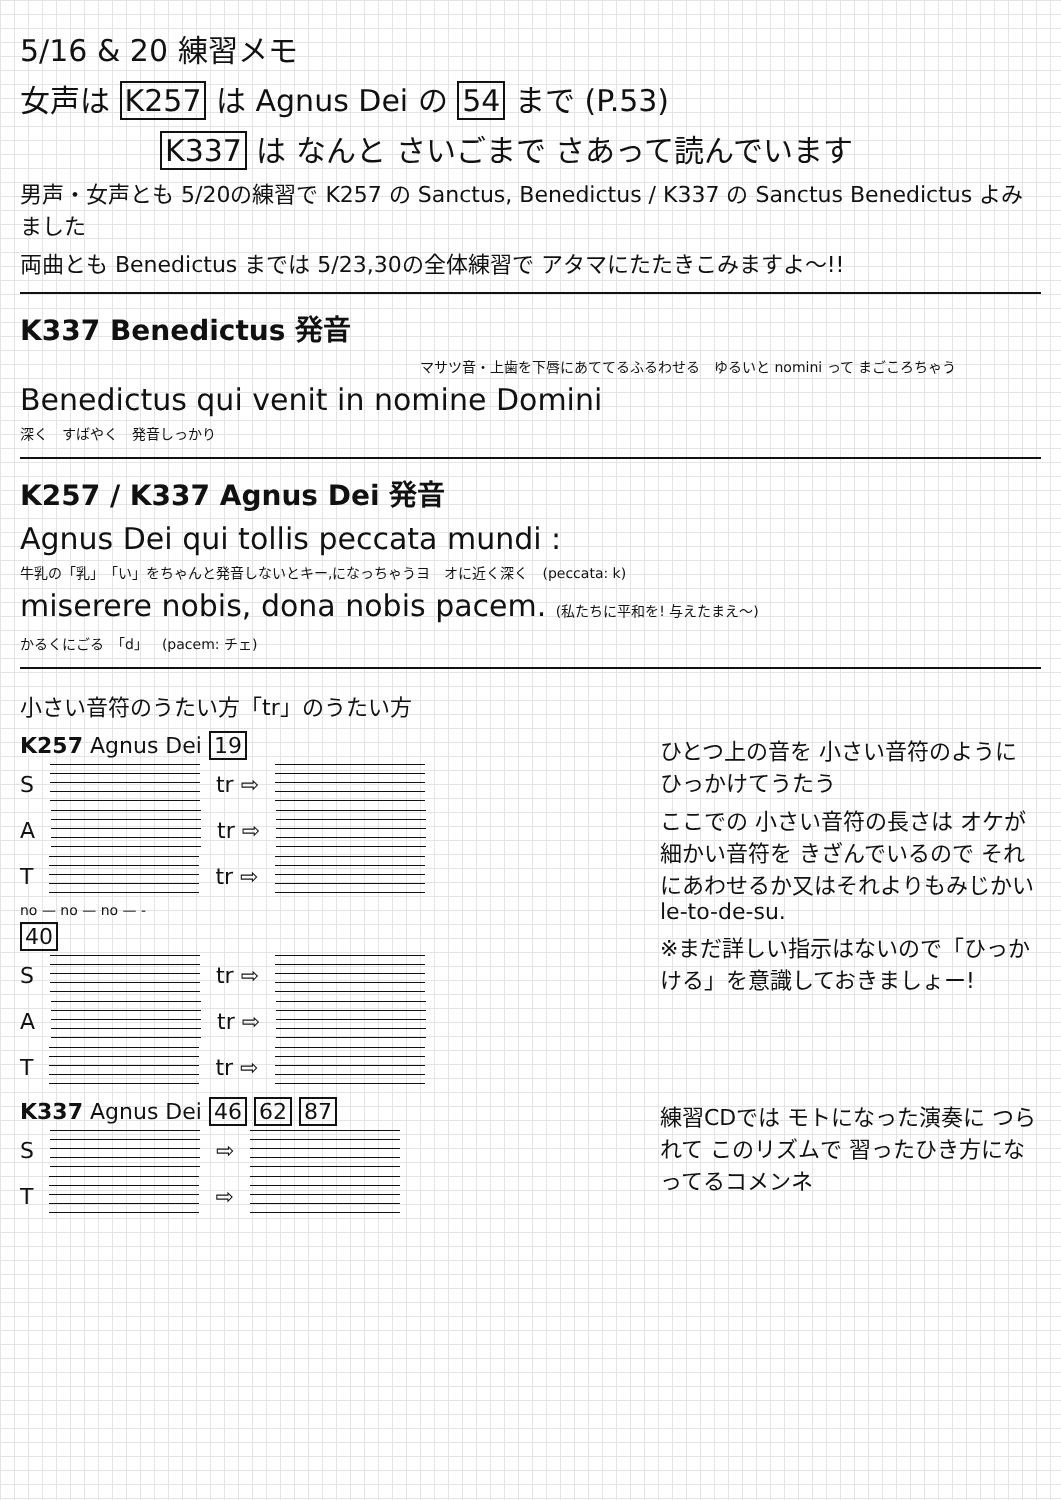5/16 & 20 練習メモ
女声は K257 は Agnus Dei の 54 まで (P.53)
K337 は なんと さいごまで さあって読んでいます
男声・女声とも 5/20の練習で K257 の Sanctus, Benedictus / K337 の Sanctus Benedictus よみました
両曲とも Benedictus までは 5/23,30の全体練習で アタマにたたきこみますよ〜!!
K337 Benedictus 発音
マサツ音・上歯を下唇にあててるふるわせる　ゆるいと nomini って まごころちゃう
Benedictus qui venit in nomine Domini
深く　すばやく　発音しっかり
K257 / K337 Agnus Dei 発音
Agnus Dei qui tollis peccata mundi :
牛乳の「乳」　「い」をちゃんと発音しないとキー,になっちゃうヨ　オに近く深く　(peccata: k)
miserere nobis, dona nobis pacem. (私たちに平和を! 与えたまえ〜)
かるくにごる　「d」　(pacem: チェ)
小さい音符のうたい方「tr」のうたい方
K257 Agnus Dei 19
S
tr ⇨
A
tr ⇨
T
tr ⇨
no — no — no — -
40
S
tr ⇨
A
tr ⇨
T
tr ⇨
ひとつ上の音を 小さい音符のように ひっかけてうたう
ここでの 小さい音符の長さは オケが細かい音符を きざんでいるので それにあわせるか又はそれよりもみじかい le-to-de-su.
※まだ詳しい指示はないので「ひっかける」を意識しておきましょー!
K337 Agnus Dei 46 62 87
S
⇨
T
⇨
練習CDでは モトになった演奏に つられて このリズムで 習ったひき方になってるコメンネ